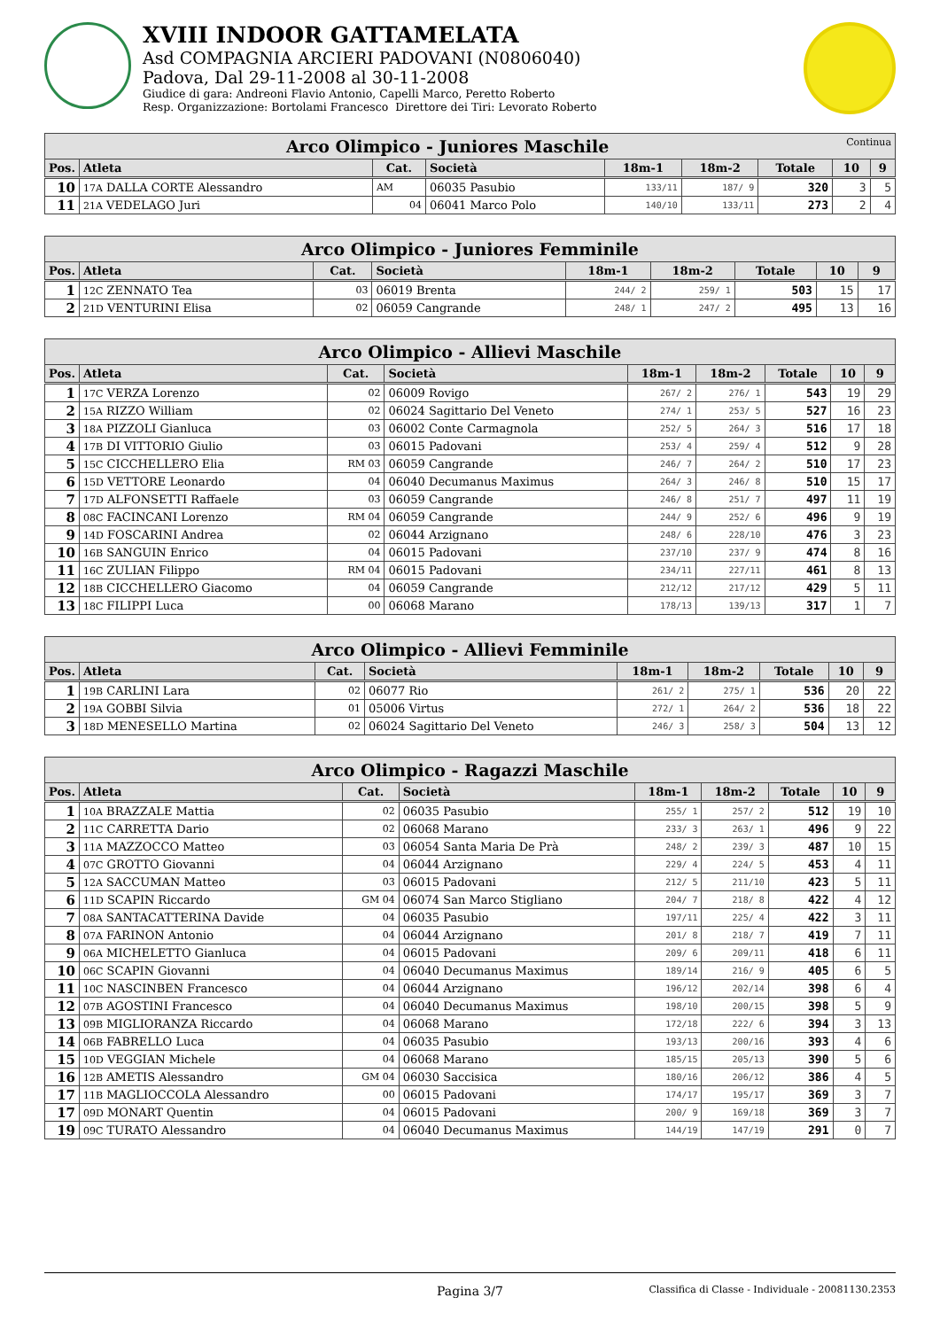XVIII INDOOR GATTAMELATA
Asd COMPAGNIA ARCIERI PADOVANI (N0806040)
Padova, Dal 29-11-2008 al 30-11-2008
Giudice di gara: Andreoni Flavio Antonio, Capelli Marco, Peretto Roberto
Resp. Organizzazione: Bortolami Francesco Direttore dei Tiri: Levorato Roberto
| Arco Olimpico - Juniores Maschile Continua | | | | | | | | |
| --- | --- | --- | --- | --- | --- | --- | --- | --- |
| Pos. | Atleta | Cat. | Società | 18m-1 | 18m-2 | Totale | 10 | 9 |
| 10 | 17A DALLA CORTE Alessandro | AM | 06035 Pasubio | 133/11 | 187/ 9 | 320 | 3 | 5 |
| 11 | 21A VEDELAGO Juri | 04 | 06041 Marco Polo | 140/10 | 133/11 | 273 | 2 | 4 |
| Arco Olimpico - Juniores Femminile | | | | | | | | |
| --- | --- | --- | --- | --- | --- | --- | --- | --- |
| Pos. | Atleta | Cat. | Società | 18m-1 | 18m-2 | Totale | 10 | 9 |
| 1 | 12C ZENNATO Tea | 03 | 06019 Brenta | 244/ 2 | 259/ 1 | 503 | 15 | 17 |
| 2 | 21D VENTURINI Elisa | 02 | 06059 Cangrande | 248/ 1 | 247/ 2 | 495 | 13 | 16 |
| Arco Olimpico - Allievi Maschile | | | | | | | | |
| --- | --- | --- | --- | --- | --- | --- | --- | --- |
| Pos. | Atleta | Cat. | Società | 18m-1 | 18m-2 | Totale | 10 | 9 |
| 1 | 17C VERZA Lorenzo | 02 | 06009 Rovigo | 267/ 2 | 276/ 1 | 543 | 19 | 29 |
| 2 | 15A RIZZO William | 02 | 06024 Sagittario Del Veneto | 274/ 1 | 253/ 5 | 527 | 16 | 23 |
| 3 | 18A PIZZOLI Gianluca | 03 | 06002 Conte Carmagnola | 252/ 5 | 264/ 3 | 516 | 17 | 18 |
| 4 | 17B DI VITTORIO Giulio | 03 | 06015 Padovani | 253/ 4 | 259/ 4 | 512 | 9 | 28 |
| 5 | 15C CICCHELLERO Elia | RM 03 | 06059 Cangrande | 246/ 7 | 264/ 2 | 510 | 17 | 23 |
| 6 | 15D VETTORE Leonardo | 04 | 06040 Decumanus Maximus | 264/ 3 | 246/ 8 | 510 | 15 | 17 |
| 7 | 17D ALFONSETTI Raffaele | 03 | 06059 Cangrande | 246/ 8 | 251/ 7 | 497 | 11 | 19 |
| 8 | 08C FACINCANI Lorenzo | RM 04 | 06059 Cangrande | 244/ 9 | 252/ 6 | 496 | 9 | 19 |
| 9 | 14D FOSCARINI Andrea | 02 | 06044 Arzignano | 248/ 6 | 228/10 | 476 | 3 | 23 |
| 10 | 16B SANGUIN Enrico | 04 | 06015 Padovani | 237/10 | 237/ 9 | 474 | 8 | 16 |
| 11 | 16C ZULIAN Filippo | RM 04 | 06015 Padovani | 234/11 | 227/11 | 461 | 8 | 13 |
| 12 | 18B CICCHELLERO Giacomo | 04 | 06059 Cangrande | 212/12 | 217/12 | 429 | 5 | 11 |
| 13 | 18C FILIPPI Luca | 00 | 06068 Marano | 178/13 | 139/13 | 317 | 1 | 7 |
| Arco Olimpico - Allievi Femminile | | | | | | | | |
| --- | --- | --- | --- | --- | --- | --- | --- | --- |
| Pos. | Atleta | Cat. | Società | 18m-1 | 18m-2 | Totale | 10 | 9 |
| 1 | 19B CARLINI Lara | 02 | 06077 Rio | 261/ 2 | 275/ 1 | 536 | 20 | 22 |
| 2 | 19A GOBBI Silvia | 01 | 05006 Virtus | 272/ 1 | 264/ 2 | 536 | 18 | 22 |
| 3 | 18D MENESELLO Martina | 02 | 06024 Sagittario Del Veneto | 246/ 3 | 258/ 3 | 504 | 13 | 12 |
| Arco Olimpico - Ragazzi Maschile | | | | | | | | |
| --- | --- | --- | --- | --- | --- | --- | --- | --- |
| Pos. | Atleta | Cat. | Società | 18m-1 | 18m-2 | Totale | 10 | 9 |
| 1 | 10A BRAZZALE Mattia | 02 | 06035 Pasubio | 255/ 1 | 257/ 2 | 512 | 19 | 10 |
| 2 | 11C CARRETTA Dario | 02 | 06068 Marano | 233/ 3 | 263/ 1 | 496 | 9 | 22 |
| 3 | 11A MAZZOCCO Matteo | 03 | 06054 Santa Maria De Prà | 248/ 2 | 239/ 3 | 487 | 10 | 15 |
| 4 | 07C GROTTO Giovanni | 04 | 06044 Arzignano | 229/ 4 | 224/ 5 | 453 | 4 | 11 |
| 5 | 12A SACCUMAN Matteo | 03 | 06015 Padovani | 212/ 5 | 211/10 | 423 | 5 | 11 |
| 6 | 11D SCAPIN Riccardo | GM 04 | 06074 San Marco Stigliano | 204/ 7 | 218/ 8 | 422 | 4 | 12 |
| 7 | 08A SANTACATTERINA Davide | 04 | 06035 Pasubio | 197/11 | 225/ 4 | 422 | 3 | 11 |
| 8 | 07A FARINON Antonio | 04 | 06044 Arzignano | 201/ 8 | 218/ 7 | 419 | 7 | 11 |
| 9 | 06A MICHELETTO Gianluca | 04 | 06015 Padovani | 209/ 6 | 209/11 | 418 | 6 | 11 |
| 10 | 06C SCAPIN Giovanni | 04 | 06040 Decumanus Maximus | 189/14 | 216/ 9 | 405 | 6 | 5 |
| 11 | 10C NASCINBEN Francesco | 04 | 06044 Arzignano | 196/12 | 202/14 | 398 | 6 | 4 |
| 12 | 07B AGOSTINI Francesco | 04 | 06040 Decumanus Maximus | 198/10 | 200/15 | 398 | 5 | 9 |
| 13 | 09B MIGLIORANZA Riccardo | 04 | 06068 Marano | 172/18 | 222/ 6 | 394 | 3 | 13 |
| 14 | 06B FABRELLO Luca | 04 | 06035 Pasubio | 193/13 | 200/16 | 393 | 4 | 6 |
| 15 | 10D VEGGIAN Michele | 04 | 06068 Marano | 185/15 | 205/13 | 390 | 5 | 6 |
| 16 | 12B AMETIS Alessandro | GM 04 | 06030 Saccisica | 180/16 | 206/12 | 386 | 4 | 5 |
| 17 | 11B MAGLIOCCOLA Alessandro | 00 | 06015 Padovani | 174/17 | 195/17 | 369 | 3 | 7 |
| 17 | 09D MONART Quentin | 04 | 06015 Padovani | 200/ 9 | 169/18 | 369 | 3 | 7 |
| 19 | 09C TURATO Alessandro | 04 | 06040 Decumanus Maximus | 144/19 | 147/19 | 291 | 0 | 7 |
Pagina 3/7
Classifica di Classe - Individuale - 20081130.2353